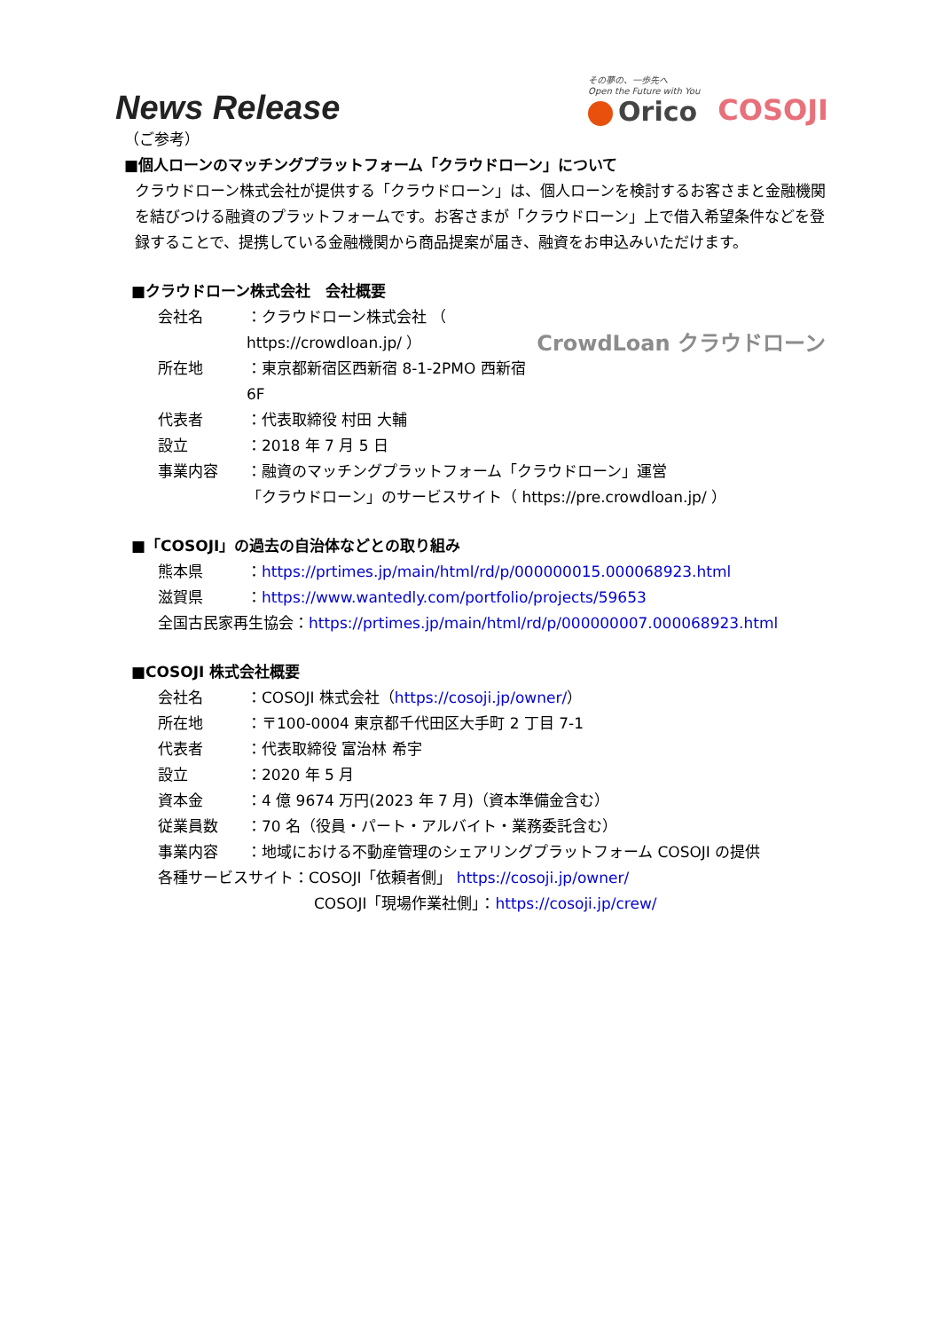News Release
その夢の、一歩先へ
Open the Future with You
Orico
COSOJI
（ご参考）
■個人ローンのマッチングプラットフォーム「クラウドローン」について
クラウドローン株式会社が提供する「クラウドローン」は、個人ローンを検討するお客さまと金融機関を結びつける融資のプラットフォームです。お客さまが「クラウドローン」上で借入希望条件などを登録することで、提携している金融機関から商品提案が届き、融資をお申込みいただけます。
■クラウドローン株式会社　会社概要
CrowdLoan クラウドローン
会社名 ：クラウドローン株式会社 （ https://crowdloan.jp/ ）
所在地 ：東京都新宿区西新宿 8-1-2PMO 西新宿 6F
代表者 ：代表取締役 村田 大輔
設立 ：2018 年 7 月 5 日
事業内容 ：融資のマッチングプラットフォーム「クラウドローン」運営
「クラウドローン」のサービスサイト（ https://pre.crowdloan.jp/ ）
■「COSOJI」の過去の自治体などとの取り組み
熊本県 ：https://prtimes.jp/main/html/rd/p/000000015.000068923.html
滋賀県 ：https://www.wantedly.com/portfolio/projects/59653
全国古民家再生協会：https://prtimes.jp/main/html/rd/p/000000007.000068923.html
■COSOJI 株式会社概要
会社名 ：COSOJI 株式会社（https://cosoji.jp/owner/）
所在地 ：〒100-0004 東京都千代田区大手町 2 丁目 7-1
代表者 ：代表取締役 富治林 希宇
設立 ：2020 年 5 月
資本金 ：4 億 9674 万円(2023 年 7 月)（資本準備金含む）
従業員数 ：70 名（役員・パート・アルバイト・業務委託含む）
事業内容 ：地域における不動産管理のシェアリングプラットフォーム COSOJI の提供
各種サービスサイト：COSOJI「依頼者側」 https://cosoji.jp/owner/
COSOJI「現場作業社側」：https://cosoji.jp/crew/